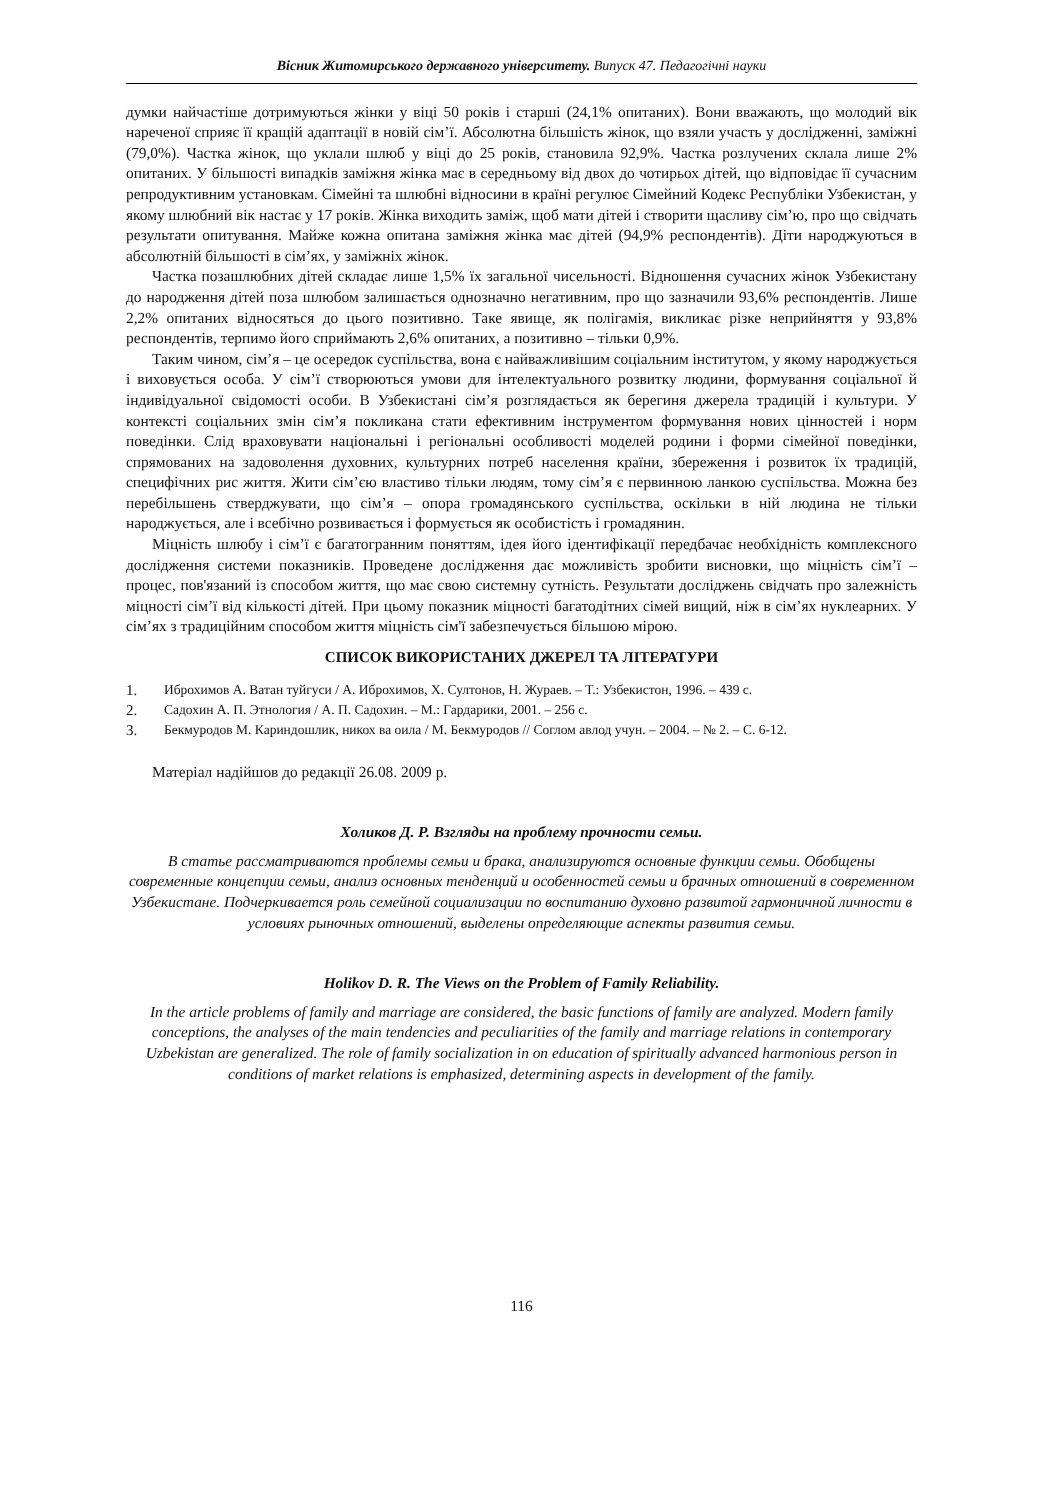Вісник Житомирського державного університету. Випуск 47. Педагогічні науки
думки найчастіше дотримуються жінки у віці 50 років і старші (24,1% опитаних). Вони вважають, що молодий вік нареченої сприяє її кращій адаптації в новій сім’ї. Абсолютна більшість жінок, що взяли участь у дослідженні, заміжні (79,0%). Частка жінок, що уклали шлюб у віці до 25 років, становила 92,9%. Частка розлучених склала лише 2% опитаних. У більшості випадків заміжня жінка має в середньому від двох до чотирьох дітей, що відповідає її сучасним репродуктивним установкам. Сімейні та шлюбні відносини в країні регулює Сімейний Кодекс Республіки Узбекистан, у якому шлюбний вік настає у 17 років. Жінка виходить заміж, щоб мати дітей і створити щасливу сім’ю, про що свідчать результати опитування. Майже кожна опитана заміжня жінка має дітей (94,9% респондентів). Діти народжуються в абсолютній більшості в сім’ях, у заміжніх жінок.
Частка позашлюбних дітей складає лише 1,5% їх загальної чисельності. Відношення сучасних жінок Узбекистану до народження дітей поза шлюбом залишається однозначно негативним, про що зазначили 93,6% респондентів. Лише 2,2% опитаних відносяться до цього позитивно. Таке явище, як полігамія, викликає різке неприйняття у 93,8% респондентів, терпимо його сприймають 2,6% опитаних, а позитивно – тільки 0,9%.
Таким чином, сім’я – це осередок суспільства, вона є найважливішим соціальним інститутом, у якому народжується і виховується особа. У сім’ї створюються умови для інтелектуального розвитку людини, формування соціальної й індивідуальної свідомості особи. В Узбекистані сім’я розглядається як берегиня джерела традицій і культури. У контексті соціальних змін сім’я покликана стати ефективним інструментом формування нових цінностей і норм поведінки. Слід враховувати національні і регіональні особливості моделей родини і форми сімейної поведінки, спрямованих на задоволення духовних, культурних потреб населення країни, збереження і розвиток їх традицій, специфічних рис життя. Жити сім’єю властиво тільки людям, тому сім’я є первинною ланкою суспільства. Можна без перебільшень стверджувати, що сім’я – опора громадянського суспільства, оскільки в ній людина не тільки народжується, але і всебічно розвивається і формується як особистість і громадянин.
Міцність шлюбу і сім’ї є багатогранним поняттям, ідея його ідентифікації передбачає необхідність комплексного дослідження системи показників. Проведене дослідження дає можливість зробити висновки, що міцність сім’ї – процес, пов'язаний із способом життя, що має свою системну сутність. Результати досліджень свідчать про залежність міцності сім’ї від кількості дітей. При цьому показник міцності багатодітних сімей вищий, ніж в сім’ях нуклеарних. У сім’ях з традиційним способом життя міцність сім'ї забезпечується більшою мірою.
СПИСОК ВИКОРИСТАНИХ ДЖЕРЕЛ ТА ЛІТЕРАТУРИ
1. Иброхимов А. Ватан туйгуси / А. Иброхимов, Х. Султонов, Н. Жураев. – Т.: Узбекистон, 1996. – 439 с.
2. Садохин А. П. Этнология / А. П. Садохин. – М.: Гардарики, 2001. – 256 с.
3. Бекмуродов М. Кариндошлик, никох ва оила / М. Бекмуродов // Соглом авлод учун. – 2004. – № 2. – С. 6-12.
Матеріал надійшов до редакції 26.08. 2009 р.
Холиков Д. Р. Взгляды на проблему прочности семьи.
В статье рассматриваются проблемы семьи и брака, анализируются основные функции семьи. Обобщены современные концепции семьи, анализ основных тенденций и особенностей семьи и брачных отношений в современном Узбекистане. Подчеркивается роль семейной социализации по воспитанию духовно развитой гармоничной личности в условиях рыночных отношений, выделены определяющие аспекты развития семьи.
Holikov D. R. The Views on the Problem of Family Reliability.
In the article problems of family and marriage are considered, the basic functions of family are analyzed. Modern family conceptions, the analyses of the main tendencies and peculiarities of the family and marriage relations in contemporary Uzbekistan are generalized. The role of family socialization in on education of spiritually advanced harmonious person in conditions of market relations is emphasized, determining aspects in development of the family.
116